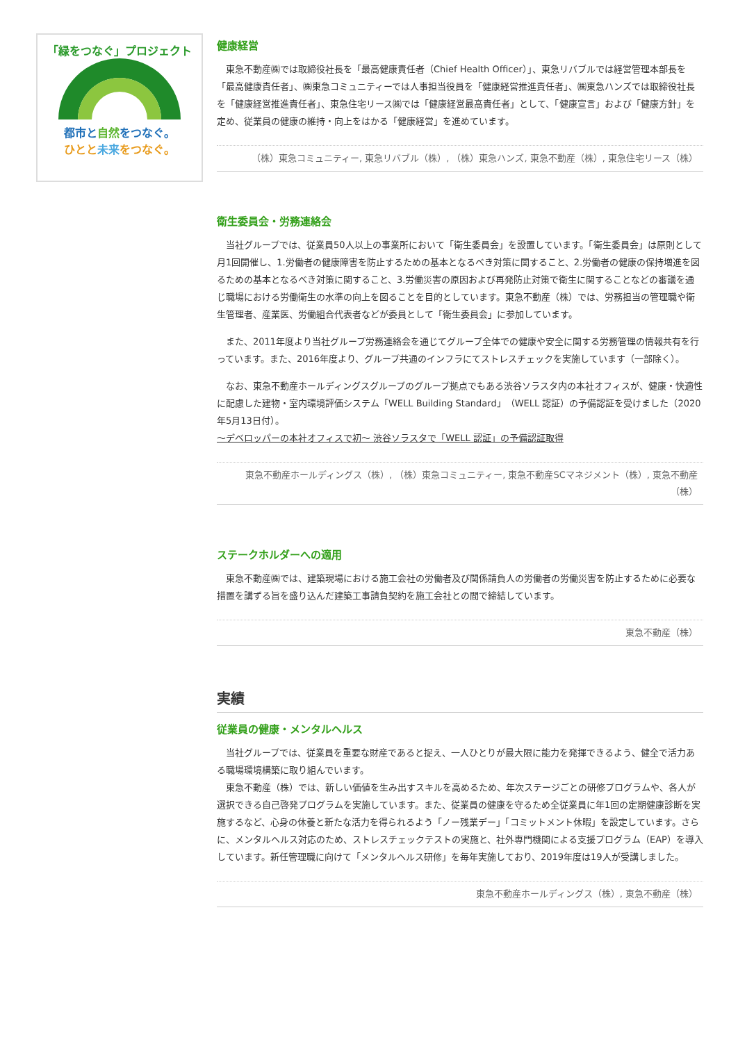「緑をつなぐ」プロジェクト
都市と自然をつなぐ。
ひとと未来をつなぐ。
健康経営
東急不動産㈱では取締役社長を「最高健康責任者（Chief Health Officer）」、東急リバブルでは経営管理本部長を「最高健康責任者」、㈱東急コミュニティーでは人事担当役員を「健康経営推進責任者」、㈱東急ハンズでは取締役社長を「健康経営推進責任者」、東急住宅リース㈱では「健康経営最高責任者」として、「健康宣言」および「健康方針」を定め、従業員の健康の維持・向上をはかる「健康経営」を進めています。
（株）東急コミュニティー, 東急リバブル（株）, （株）東急ハンズ, 東急不動産（株）, 東急住宅リース（株）
衛生委員会・労務連絡会
当社グループでは、従業員50人以上の事業所において「衛生委員会」を設置しています。「衛生委員会」は原則として月1回開催し、1.労働者の健康障害を防止するための基本となるべき対策に関すること、2.労働者の健康の保持増進を図るための基本となるべき対策に関すること、3.労働災害の原因および再発防止対策で衛生に関することなどの審議を通じ職場における労働衛生の水準の向上を図ることを目的としています。東急不動産（株）では、労務担当の管理職や衛生管理者、産業医、労働組合代表者などが委員として「衛生委員会」に参加しています。
また、2011年度より当社グループ労務連絡会を通じてグループ全体での健康や安全に関する労務管理の情報共有を行っています。また、2016年度より、グループ共通のインフラにてストレスチェックを実施しています（一部除く）。
なお、東急不動産ホールディングスグループのグループ拠点でもある渋谷ソラスタ内の本社オフィスが、健康・快適性に配慮した建物・室内環境評価システム「WELL Building Standard」（WELL 認証）の予備認証を受けました（2020年5月13日付）。
～デベロッパーの本社オフィスで初～ 渋谷ソラスタで「WELL 認証」の予備認証取得
東急不動産ホールディングス（株）, （株）東急コミュニティー, 東急不動産SCマネジメント（株）, 東急不動産（株）
ステークホルダーへの適用
東急不動産㈱では、建築現場における施工会社の労働者及び関係請負人の労働者の労働災害を防止するために必要な措置を講ずる旨を盛り込んだ建築工事請負契約を施工会社との間で締結しています。
東急不動産（株）
実績
従業員の健康・メンタルヘルス
当社グループでは、従業員を重要な財産であると捉え、一人ひとりが最大限に能力を発揮できるよう、健全で活力ある職場環境構築に取り組んでいます。
　東急不動産（株）では、新しい価値を生み出すスキルを高めるため、年次ステージごとの研修プログラムや、各人が選択できる自己啓発プログラムを実施しています。また、従業員の健康を守るため全従業員に年1回の定期健康診断を実施するなど、心身の休養と新たな活力を得られるよう「ノー残業デー」「コミットメント休暇」を設定しています。さらに、メンタルヘルス対応のため、ストレスチェックテストの実施と、社外専門機関による支援プログラム（EAP）を導入しています。新任管理職に向けて「メンタルヘルス研修」を毎年実施しており、2019年度は19人が受講しました。
東急不動産ホールディングス（株）, 東急不動産（株）